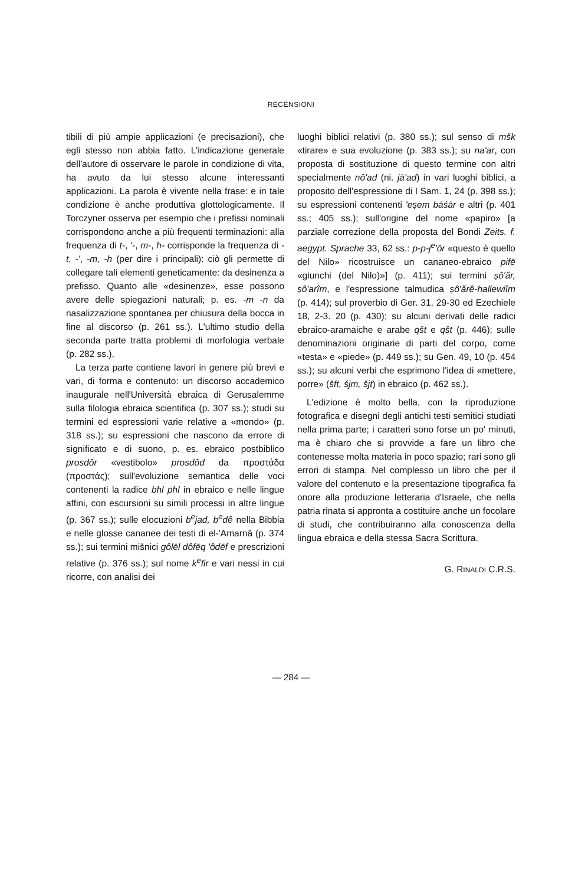RECENSIONI
tibili di più ampie applicazioni (e precisazioni), che egli stesso non abbia fatto. L'indicazione generale dell'autore di osservare le parole in condizione di vita, ha avuto da lui stesso alcune interessanti applicazioni. La parola è vivente nella frase: e in tale condizione è anche produttiva glottologicamente. Il Torczyner osserva per esempio che i prefissi nominali corrispondono anche a più frequenti terminazioni: alla frequenza di t-, '-, m-, h- corrisponde la frequenza di -t, -', -m, -h (per dire i principali): ciò gli permette di collegare tali elementi geneticamente: da desinenza a prefisso. Quanto alle «desinenze», esse possono avere delle spiegazioni naturali; p. es. -m -n da nasalizzazione spontanea per chiusura della bocca in fine al discorso (p. 261 ss.). L'ultimo studio della seconda parte tratta problemi di morfologia verbale (p. 282 ss.),
La terza parte contiene lavori in genere più brevi e vari, di forma e contenuto: un discorso accademico inaugurale nell'Università ebraica di Gerusalemme sulla filologia ebraica scientifica (p. 307 ss.); studi su termini ed espressioni varie relative a «mondo» (p. 318 ss.); su espressioni che nascono da errore di significato e di suono, p. es. ebraico postbiblico prosdôr «vestibolo» prosdôd da προστάδα (προστάς); sull'evoluzione semantica delle voci contenenti la radice bhl phl in ebraico e nelle lingue affini, con escursioni su simili processi in altre lingue (p. 367 ss.); sulle elocuzioni b<sup>e</sup>jad, b<sup>e</sup>dê nella Bibbia e nelle glosse cananee dei testi di el-'Amarnā (p. 374 ss.); sui termini mišnici gôlēl dôfēq 'ôdēf e prescrizioni relative (p. 376 ss.); sul nome k<sup>e</sup>fir e vari nessi in cui ricorre, con analisi dei
luoghi biblici relativi (p. 380 ss.); sul senso di mšk «tirare» e sua evoluzione (p. 383 ss.); su na'ar, con proposta di sostituzione di questo termine con altri specialmente nô'ad (ni. jā'ad) in vari luoghi biblici, a proposito dell'espressione di I Sam. 1, 24 (p. 398 ss.); su espressioni contenenti 'eṣem bāśār e altri (p. 401 ss.; 405 ss.); sull'origine del nome «papiro» [a parziale correzione della proposta del Bondi Zeits. f. aegypt. Sprache 33, 62 ss.: p-p-j<sup>e</sup>'ôr «questo è quello del Nilo» ricostruisce un cananeo-ebraico pifē «giunchi (del Nilo)»] (p. 411); sui termini ṣô'ăr, ṣô'arîm, e l'espressione talmudica ṣô'ărê-hallewiîm (p. 414); sul proverbio di Ger. 31, 29-30 ed Ezechiele 18, 2-3. 20 (p. 430); su alcuni derivati delle radici ebraico-aramaiche e arabe qšt e qšt (p. 446); sulle denominazioni originarie di parti del corpo, come «testa» e «piede» (p. 449 ss.); su Gen. 49, 10 (p. 454 ss.); su alcuni verbi che esprimono l'idea di «mettere, porre» (šft, śjm, šjt) in ebraico (p. 462 ss.).
L'edizione è molto bella, con la riproduzione fotografica e disegni degli antichi testi semitici studiati nella prima parte; i caratteri sono forse un po' minuti, ma è chiaro che si provvide a fare un libro che contenesse molta materia in poco spazio; rari sono gli errori di stampa. Nel complesso un libro che per il valore del contenuto e la presentazione tipografica fa onore alla produzione letteraria d'Israele, che nella patria rinata si appronta a costituire anche un focolare di studi, che contribuiranno alla conoscenza della lingua ebraica e della stessa Sacra Scrittura.
G. RINALDI C.R.S.
— 284 —